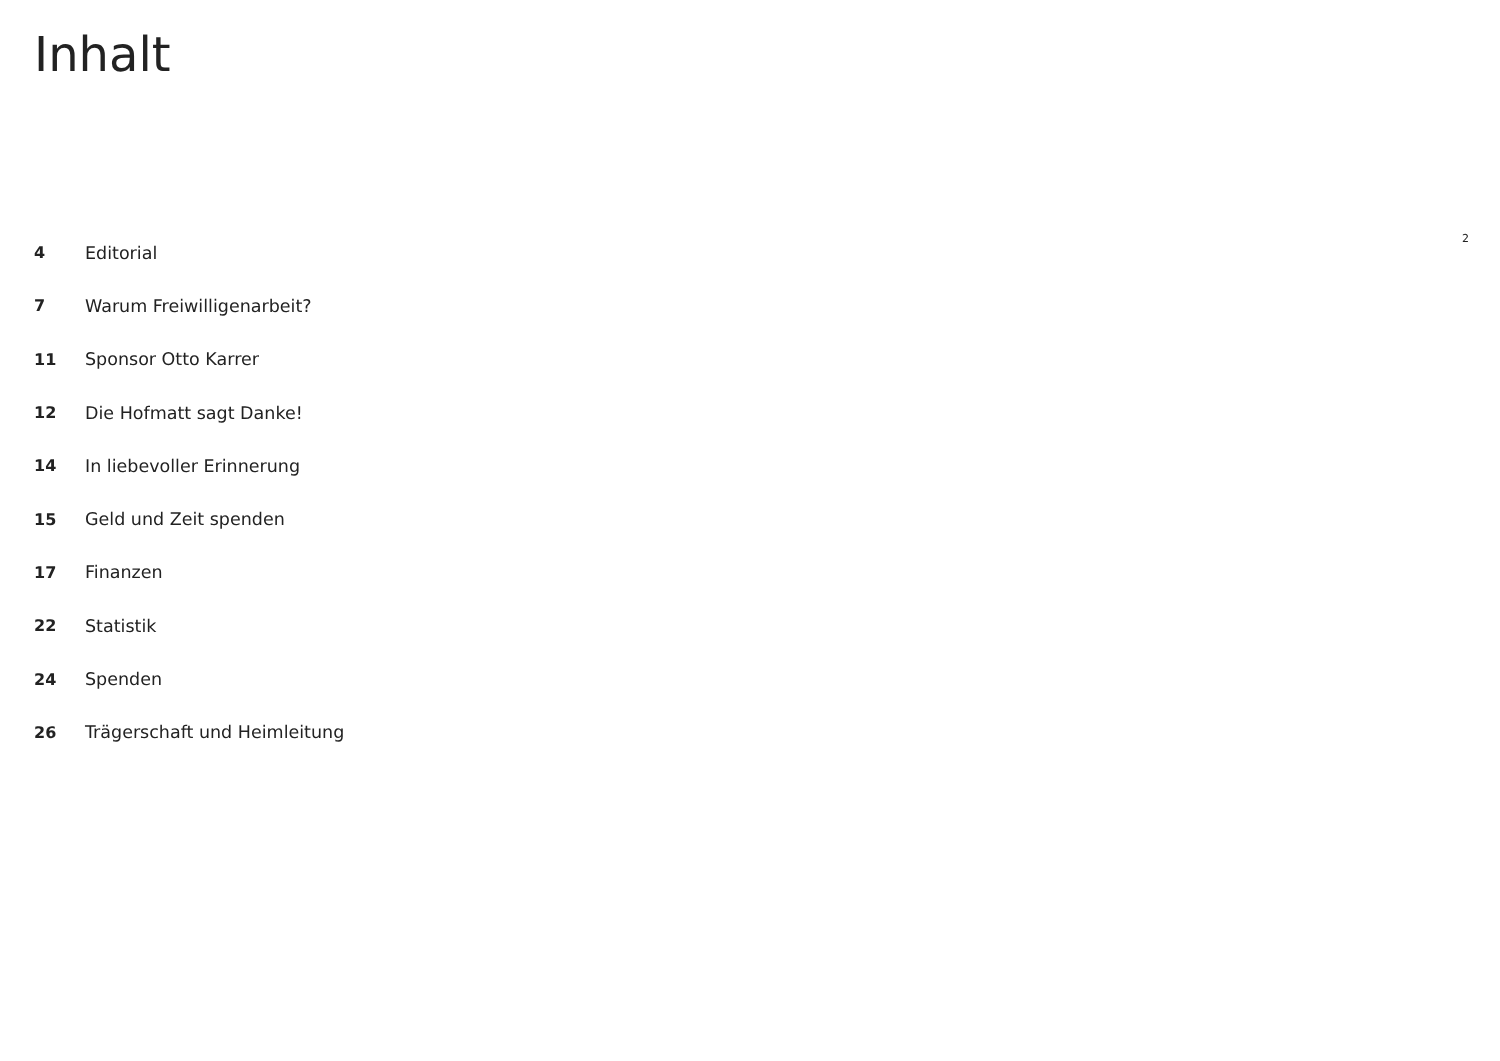Inhalt
4 Editorial
7 Warum Freiwilligenarbeit?
11 Sponsor Otto Karrer
12 Die Hofmatt sagt Danke!
14 In liebevoller Erinnerung
15 Geld und Zeit spenden
17 Finanzen
22 Statistik
24 Spenden
26 Trägerschaft und Heimleitung
2